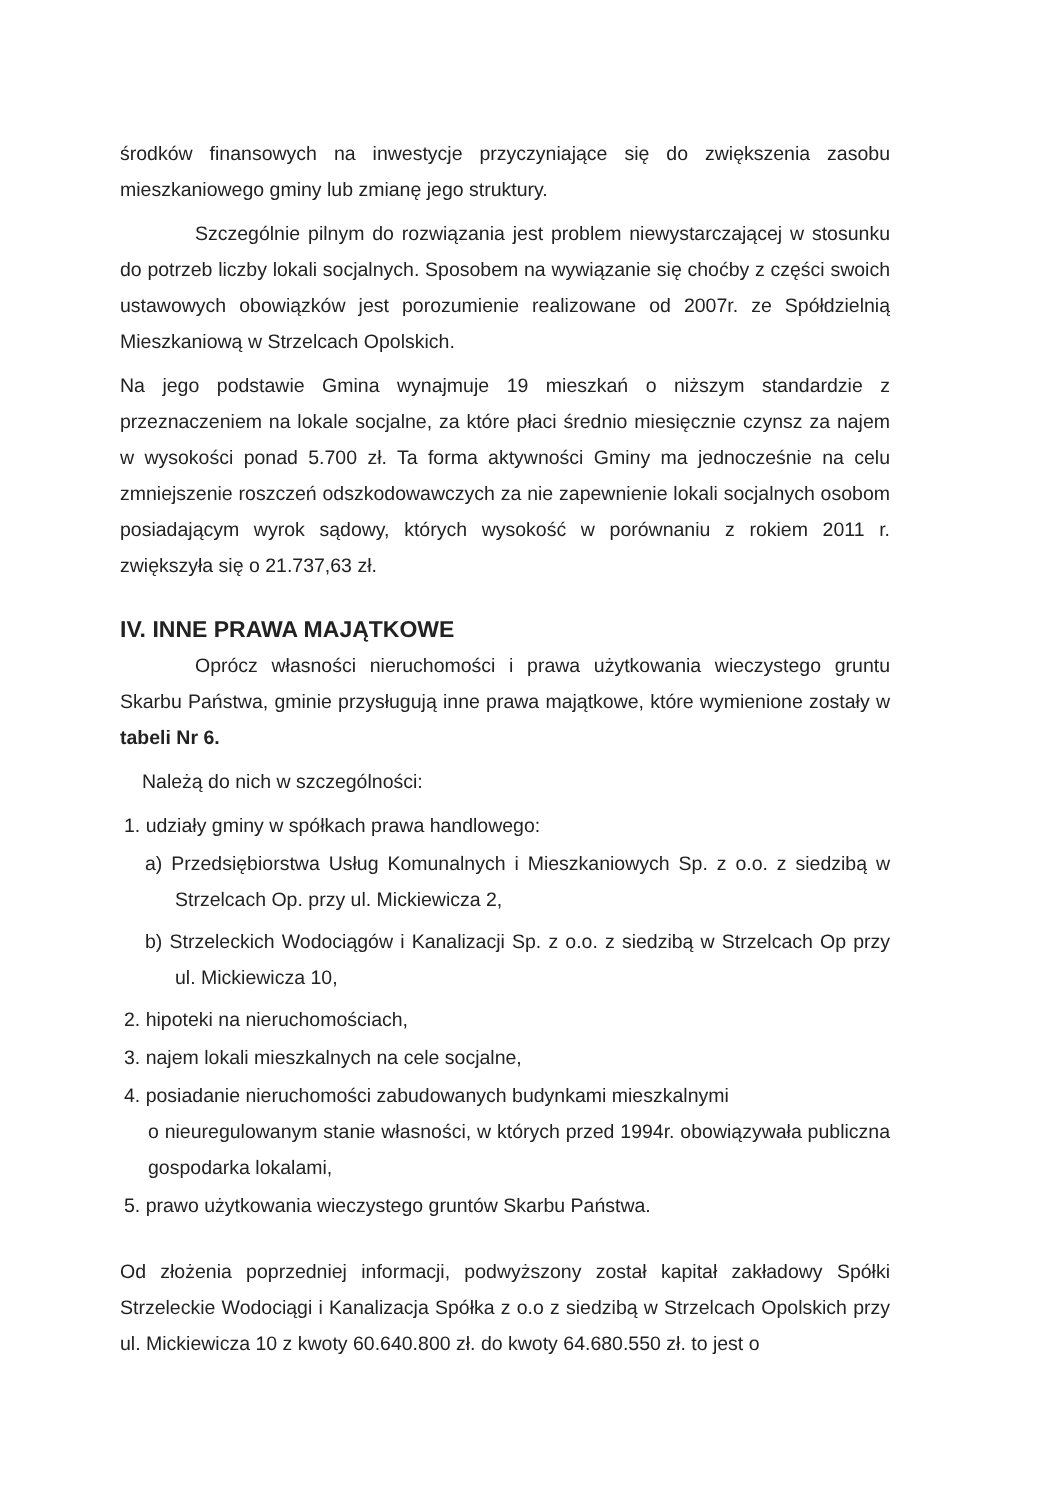środków finansowych na inwestycje przyczyniające się do zwiększenia zasobu mieszkaniowego gminy lub zmianę jego struktury.
Szczególnie pilnym do rozwiązania jest problem niewystarczającej w stosunku do potrzeb liczby lokali socjalnych. Sposobem na wywiązanie się choćby z części swoich ustawowych obowiązków jest porozumienie realizowane od 2007r. ze Spółdzielnią Mieszkaniową w Strzelcach Opolskich.
Na jego podstawie Gmina wynajmuje 19 mieszkań o niższym standardzie z przeznaczeniem na lokale socjalne, za które płaci średnio miesięcznie czynsz za najem w wysokości ponad 5.700 zł. Ta forma aktywności Gminy ma jednocześnie na celu zmniejszenie roszczeń odszkodowawczych za nie zapewnienie lokali socjalnych osobom posiadającym wyrok sądowy, których wysokość w porównaniu z rokiem 2011 r. zwiększyła się o 21.737,63 zł.
IV. INNE PRAWA MAJĄTKOWE
Oprócz własności nieruchomości i prawa użytkowania wieczystego gruntu Skarbu Państwa, gminie przysługują inne prawa majątkowe, które wymienione zostały w tabeli Nr 6.
Należą do nich w szczególności:
1. udziały gminy w spółkach prawa handlowego:
a) Przedsiębiorstwa Usług Komunalnych i Mieszkaniowych Sp. z o.o. z siedzibą w Strzelcach Op. przy ul. Mickiewicza 2,
b) Strzeleckich Wodociągów i Kanalizacji Sp. z o.o. z siedzibą w Strzelcach Op przy ul. Mickiewicza 10,
2. hipoteki na nieruchomościach,
3. najem lokali mieszkalnych na cele socjalne,
4. posiadanie nieruchomości zabudowanych budynkami mieszkalnymi
o nieuregulowanym stanie własności, w których przed 1994r. obowiązywała publiczna gospodarka lokalami,
5. prawo użytkowania wieczystego gruntów Skarbu Państwa.
Od złożenia poprzedniej informacji, podwyższony został kapitał zakładowy Spółki Strzeleckie Wodociągi i Kanalizacja Spółka z o.o z siedzibą w Strzelcach Opolskich przy ul. Mickiewicza 10 z kwoty 60.640.800 zł. do kwoty 64.680.550 zł. to jest o